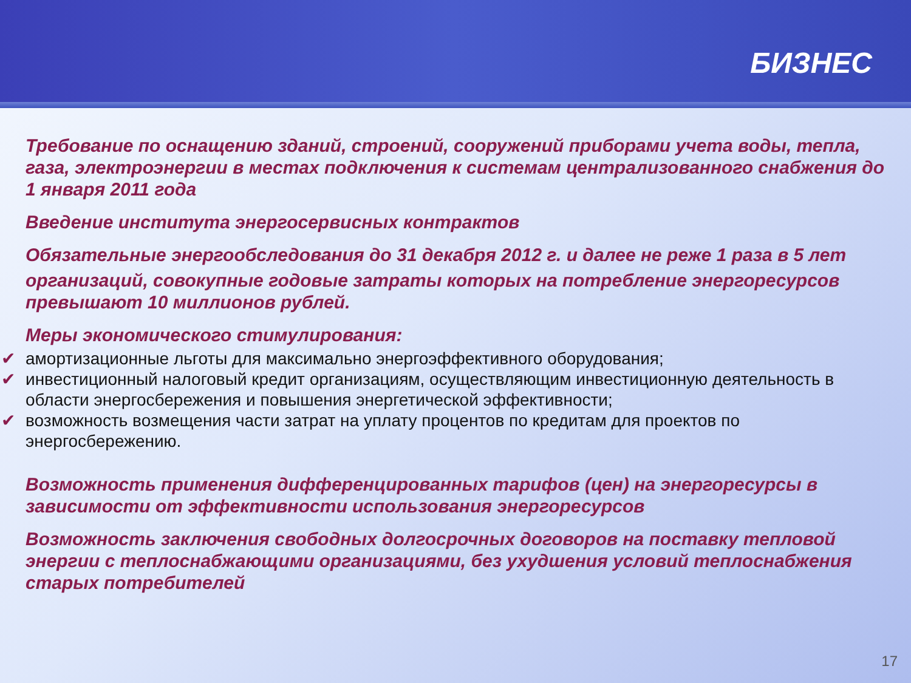БИЗНЕС
Требование по оснащению зданий, строений, сооружений приборами учета воды, тепла, газа, электроэнергии в местах подключения к системам централизованного снабжения до 1 января 2011 года
Введение института энергосервисных контрактов
Обязательные энергообследования до 31 декабря 2012 г. и далее не реже 1 раза в 5 лет
организаций, совокупные годовые затраты которых на потребление энергоресурсов превышают 10 миллионов рублей.
Меры экономического стимулирования:
✔ амортизационные льготы для максимально энергоэффективного оборудования;
✔ инвестиционный налоговый кредит организациям, осуществляющим инвестиционную деятельность в области энергосбережения и повышения энергетической эффективности;
✔ возможность возмещения части затрат на уплату процентов по кредитам для проектов по энергосбережению.
Возможность применения дифференцированных тарифов (цен) на энергоресурсы в зависимости от эффективности использования энергоресурсов
Возможность заключения свободных долгосрочных договоров на поставку тепловой энергии с теплоснабжающими организациями, без ухудшения условий теплоснабжения старых потребителей
17